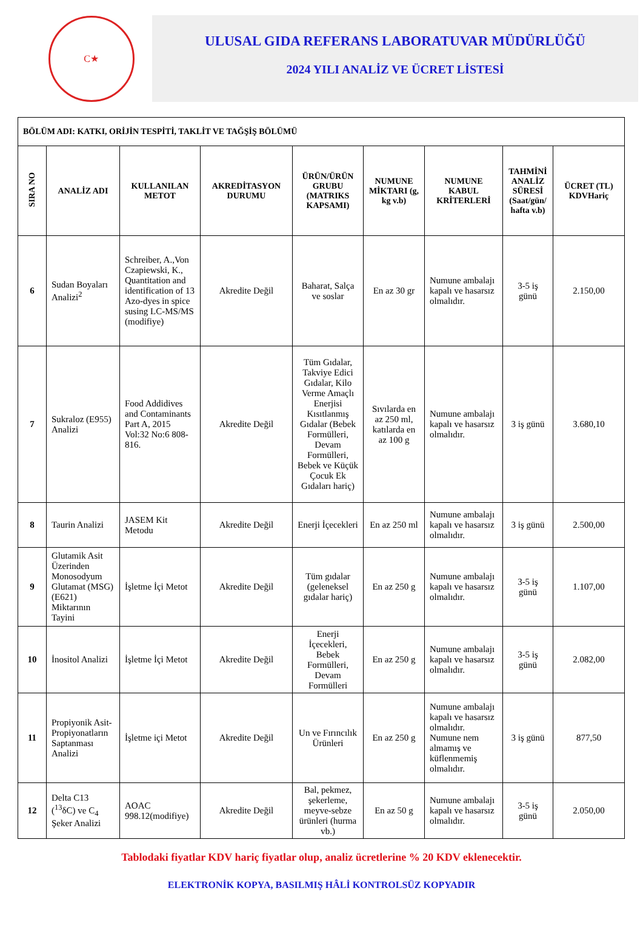C★
ULUSAL GIDA REFERANS LABORATUVAR MÜDÜRLÜĞÜ
2024 YILI ANALİZ VE ÜCRET LİSTESİ
| BÖLÜM ADI: KATKI, ORİJİN TESPİTİ, TAKLİT VE TAĞŞİŞ BÖLÜMÜ | | | | | | | | |
| SIRA NO | ANALİZ ADI | KULLANILAN METOT | AKREDİTASYON DURUMU | ÜRÜN/ÜRÜN GRUBU (MATRIKS KAPSAMI) | NUMUNE MİKTARI (g, kg v.b) | NUMUNE KABUL KRİTERLERİ | TAHMİNİ ANALİZ SÜRESİ (Saat/gün/ hafta v.b) | ÜCRET (TL) KDVHariç |
| 6 | Sudan Boyaları Analizi<sup>2</sup> | Schreiber, A.,Von Czapiewski, K., Quantitation and identification of 13 Azo-dyes in spice susing LC-MS/MS (modifiye) | Akredite Değil | Baharat, Salça ve soslar | En az 30 gr | Numune ambalajı kapalı ve hasarsız olmalıdır. | 3-5 iş günü | 2.150,00 |
| 7 | Sukraloz (E955) Analizi | Food Addidives and Contaminants Part A, 2015 Vol:32 No:6 808-816. | Akredite Değil | Tüm Gıdalar, Takviye Edici Gıdalar, Kilo Verme Amaçlı Enerjisi Kısıtlanmış Gıdalar (Bebek Formülleri, Devam Formülleri, Bebek ve Küçük Çocuk Ek Gıdaları hariç) | Sıvılarda en az 250 ml, katılarda en az 100 g | Numune ambalajı kapalı ve hasarsız olmalıdır. | 3 iş günü | 3.680,10 |
| 8 | Taurin Analizi | JASEM Kit Metodu | Akredite Değil | Enerji İçecekleri | En az 250 ml | Numune ambalajı kapalı ve hasarsız olmalıdır. | 3 iş günü | 2.500,00 |
| 9 | Glutamik Asit Üzerinden Monosodyum Glutamat (MSG) (E621) Miktarının Tayini | İşletme İçi Metot | Akredite Değil | Tüm gıdalar (geleneksel gıdalar hariç) | En az 250 g | Numune ambalajı kapalı ve hasarsız olmalıdır. | 3-5 iş günü | 1.107,00 |
| 10 | İnositol Analizi | İşletme İçi Metot | Akredite Değil | Enerji İçecekleri, Bebek Formülleri, Devam Formülleri | En az 250 g | Numune ambalajı kapalı ve hasarsız olmalıdır. | 3-5 iş günü | 2.082,00 |
| 11 | Propiyonik Asit-Propiyonatların Saptanması Analizi | İşletme içi Metot | Akredite Değil | Un ve Fırıncılık Ürünleri | En az 250 g | Numune ambalajı kapalı ve hasarsız olmalıdır. Numune nem almamış ve küflenmemiş olmalıdır. | 3 iş günü | 877,50 |
| 12 | Delta C13 (<sup>13</sup>δC) ve C<sub>4</sub> Şeker Analizi | AOAC 998.12(modifiye) | Akredite Değil | Bal, pekmez, şekerleme, meyve-sebze ürünleri (hurma vb.) | En az 50 g | Numune ambalajı kapalı ve hasarsız olmalıdır. | 3-5 iş günü | 2.050,00 |
Tablodaki fiyatlar KDV hariç fiyatlar olup, analiz ücretlerine % 20 KDV eklenecektir.
ELEKTRONİK KOPYA, BASILMIŞ HÂLİ KONTROLSÜZ KOPYADIR